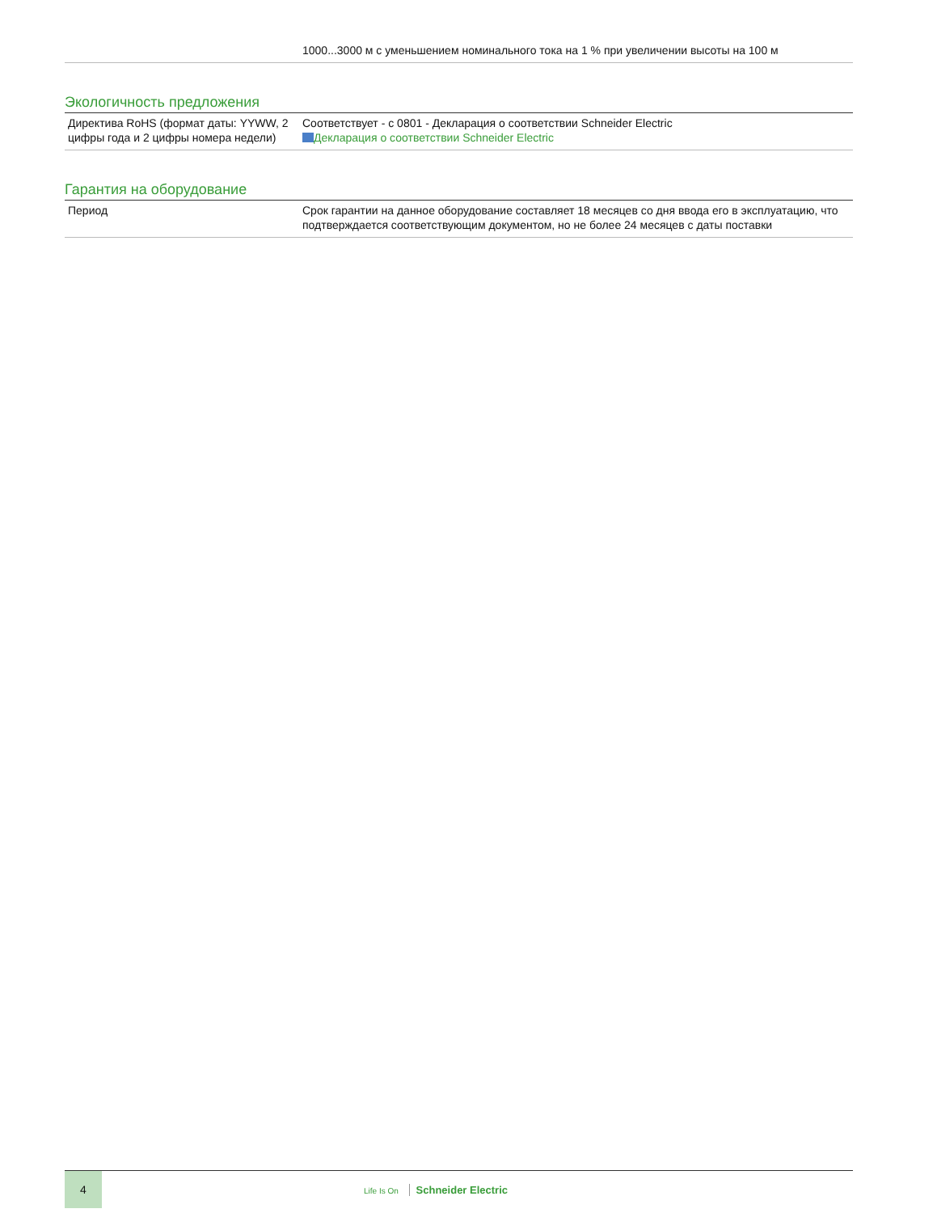| | 1000...3000 м с уменьшением номинального тока на 1 % при увеличении высоты на 100 м |
Экологичность предложения
| Директива RoHS (формат даты: YYWW, 2 цифры года и 2 цифры номера недели) | Соответствует - с 0801 - Декларация о соответствии Schneider Electric Декларация о соответствии Schneider Electric |
Гарантия на оборудование
| Период | Срок гарантии на данное оборудование составляет 18 месяцев со дня ввода его в эксплуатацию, что подтверждается соответствующим документом, но не более 24 месяцев с даты поставки |
4
Life Is On Schneider Electric